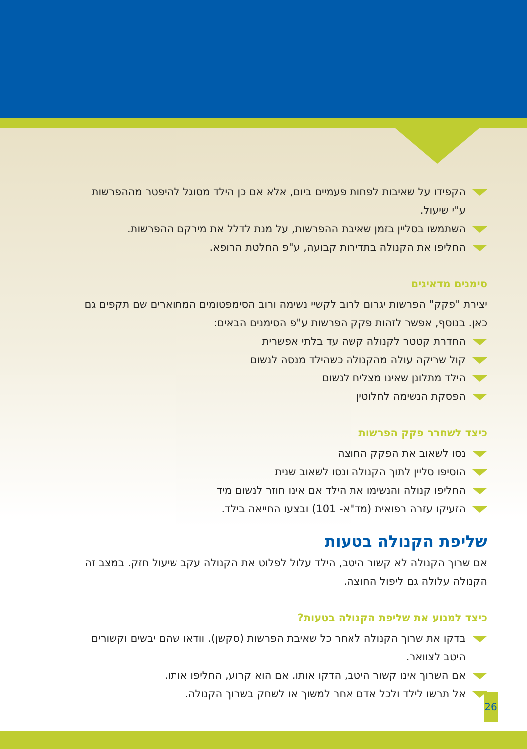הקפידו על שאיבות לפחות פעמיים ביום, אלא אם כן הילד מסוגל להיפטר מההפרשות ע"י שיעול.
השתמשו בסליין בזמן שאיבת ההפרשות, על מנת לדלל את מירקם ההפרשות.
החליפו את הקנולה בתדירות קבועה, ע"פ החלטת הרופא.
סימנים מדאיגים
יצירת "פקק" הפרשות יגרום לרוב לקשיי נשימה ורוב הסימפטומים המתוארים שם תקפים גם כאן. בנוסף, אפשר לזהות פקק הפרשות ע"פ הסימנים הבאים:
החדרת קטטר לקנולה קשה עד בלתי אפשרית
קול שריקה עולה מהקנולה כשהילד מנסה לנשום
הילד מתלונן שאינו מצליח לנשום
הפסקת הנשימה לחלוטין
כיצד לשחרר פקק הפרשות
נסו לשאוב את הפקק החוצה
הוסיפו סליין לתוך הקנולה ונסו לשאוב שנית
החליפו קנולה והנשימו את הילד אם אינו חוזר לנשום מיד
הזעיקו עזרה רפואית (מד"א- 101) ובצעו החייאה בילד.
שליפת הקנולה בטעות
אם שרוך הקנולה לא קשור היטב, הילד עלול לפלוט את הקנולה עקב שיעול חזק. במצב זה הקנולה עלולה גם ליפול החוצה.
כיצד למנוע את שליפת הקנולה בטעות?
בדקו את שרוך הקנולה לאחר כל שאיבת הפרשות (סקשן). וודאו שהם יבשים וקשורים היטב לצוואר.
אם השרוך אינו קשור היטב, הדקו אותו. אם הוא קרוע, החליפו אותו.
אל תרשו לילד ולכל אדם אחר למשוך או לשחק בשרוך הקנולה.
26